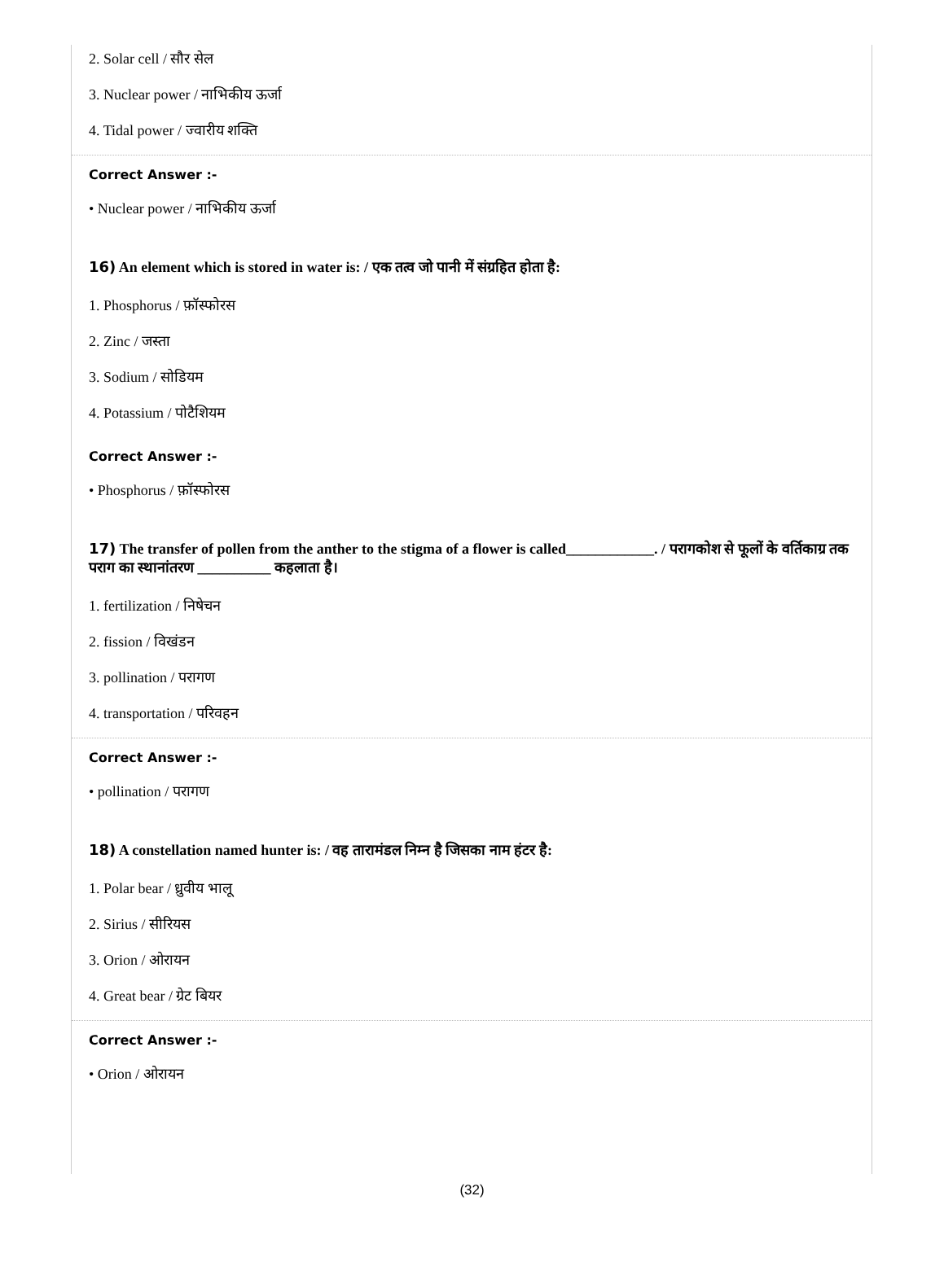2. Solar cell / सौर सेल
3. Nuclear power / नाभिकीय ऊर्जा
4. Tidal power / ज्वारीय शक्ति
Correct Answer :-
• Nuclear power / नाभिकीय ऊर्जा
16) An element which is stored in water is: / एक तत्व जो पानी में संग्रहित होता है:
1. Phosphorus / फ़ॉस्फोरस
2. Zinc / जस्ता
3. Sodium / सोडियम
4. Potassium / पोटैशियम
Correct Answer :-
• Phosphorus / फ़ॉस्फोरस
17) The transfer of pollen from the anther to the stigma of a flower is called____________. / परागकोश से फूलों के वर्तिकाग्र तक पराग का स्थानांतरण __________ कहलाता है।
1. fertilization / निषेचन
2. fission / विखंडन
3. pollination / परागण
4. transportation / परिवहन
Correct Answer :-
• pollination / परागण
18) A constellation named hunter is: / वह तारामंडल निम्न है जिसका नाम हंटर है:
1. Polar bear / ध्रुवीय भालू
2. Sirius / सीरियस
3. Orion / ओरायन
4. Great bear / ग्रेट बियर
Correct Answer :-
• Orion / ओरायन
(32)